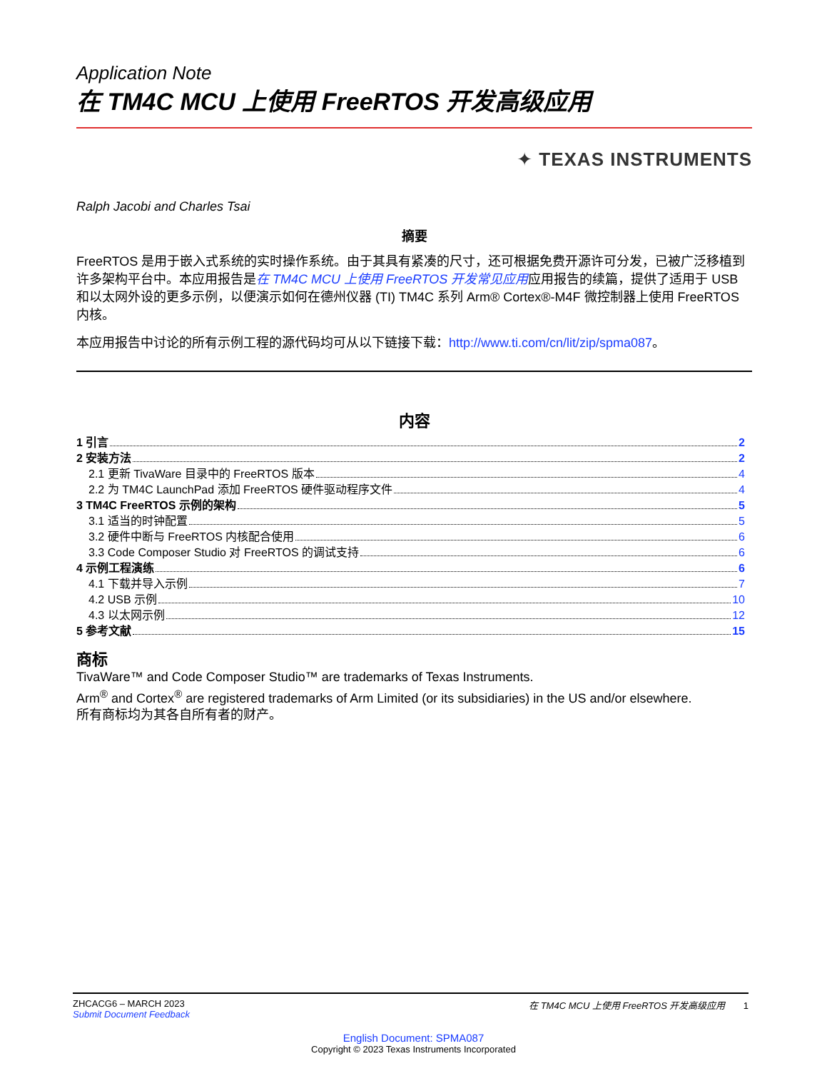Application Note
在 TM4C MCU 上使用 FreeRTOS 开发高级应用
✦ TEXAS INSTRUMENTS
Ralph Jacobi and Charles Tsai
摘要
FreeRTOS 是用于嵌入式系统的实时操作系统。由于其具有紧凑的尺寸，还可根据免费开源许可分发，已被广泛移植到许多架构平台中。本应用报告是在 TM4C MCU 上使用 FreeRTOS 开发常见应用应用报告的续篇，提供了适用于 USB 和以太网外设的更多示例，以便演示如何在德州仪器 (TI) TM4C 系列 Arm® Cortex®-M4F 微控制器上使用 FreeRTOS 内核。
本应用报告中讨论的所有示例工程的源代码均可从以下链接下载：http://www.ti.com/cn/lit/zip/spma087。
内容
1 引言 2
2 安装方法 2
2.1 更新 TivaWare 目录中的 FreeRTOS 版本 4
2.2 为 TM4C LaunchPad 添加 FreeRTOS 硬件驱动程序文件 4
3 TM4C FreeRTOS 示例的架构 5
3.1 适当的时钟配置 5
3.2 硬件中断与 FreeRTOS 内核配合使用 6
3.3 Code Composer Studio 对 FreeRTOS 的调试支持 6
4 示例工程演练 6
4.1 下载并导入示例 7
4.2 USB 示例 10
4.3 以太网示例 12
5 参考文献 15
商标
TivaWare™ and Code Composer Studio™ are trademarks of Texas Instruments.
Arm<sup>®</sup> and Cortex<sup>®</sup> are registered trademarks of Arm Limited (or its subsidiaries) in the US and/or elsewhere.
所有商标均为其各自所有者的财产。
ZHCACG6 – MARCH 2023
Submit Document Feedback
在 TM4C MCU 上使用 FreeRTOS 开发高级应用 1
English Document: SPMA087
Copyright © 2023 Texas Instruments Incorporated